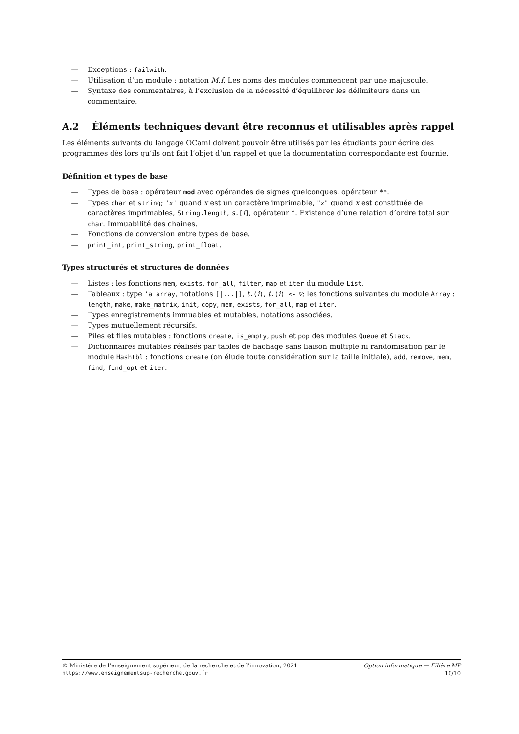— Exceptions : failwith.
— Utilisation d’un module : notation M.f. Les noms des modules commencent par une majuscule.
— Syntaxe des commentaires, à l’exclusion de la nécessité d’équilibrer les délimiteurs dans un commentaire.
A.2 Éléments techniques devant être reconnus et utilisables après rappel
Les éléments suivants du langage OCaml doivent pouvoir être utilisés par les étudiants pour écrire des programmes dès lors qu’ils ont fait l’objet d’un rappel et que la documentation correspondante est fournie.
Définition et types de base
— Types de base : opérateur mod avec opérandes de signes quelconques, opérateur **.
— Types char et string; 'x' quand x est un caractère imprimable, "x" quand x est constituée de caractères imprimables, String.length, s.[i], opérateur ^. Existence d’une relation d’ordre total sur char. Immuabilité des chaines.
— Fonctions de conversion entre types de base.
— print_int, print_string, print_float.
Types structurés et structures de données
— Listes : les fonctions mem, exists, for_all, filter, map et iter du module List.
— Tableaux : type 'a array, notations [|...|], t.(i), t.(i) <- v; les fonctions suivantes du module Array : length, make, make_matrix, init, copy, mem, exists, for_all, map et iter.
— Types enregistrements immuables et mutables, notations associées.
— Types mutuellement récursifs.
— Piles et files mutables : fonctions create, is_empty, push et pop des modules Queue et Stack.
— Dictionnaires mutables réalisés par tables de hachage sans liaison multiple ni randomisation par le module Hashtbl : fonctions create (on élude toute considération sur la taille initiale), add, remove, mem, find, find_opt et iter.
© Ministère de l’enseignement supérieur, de la recherche et de l’innovation, 2021 Option informatique — Filière MP
https://www.enseignementsup-recherche.gouv.fr 10/10